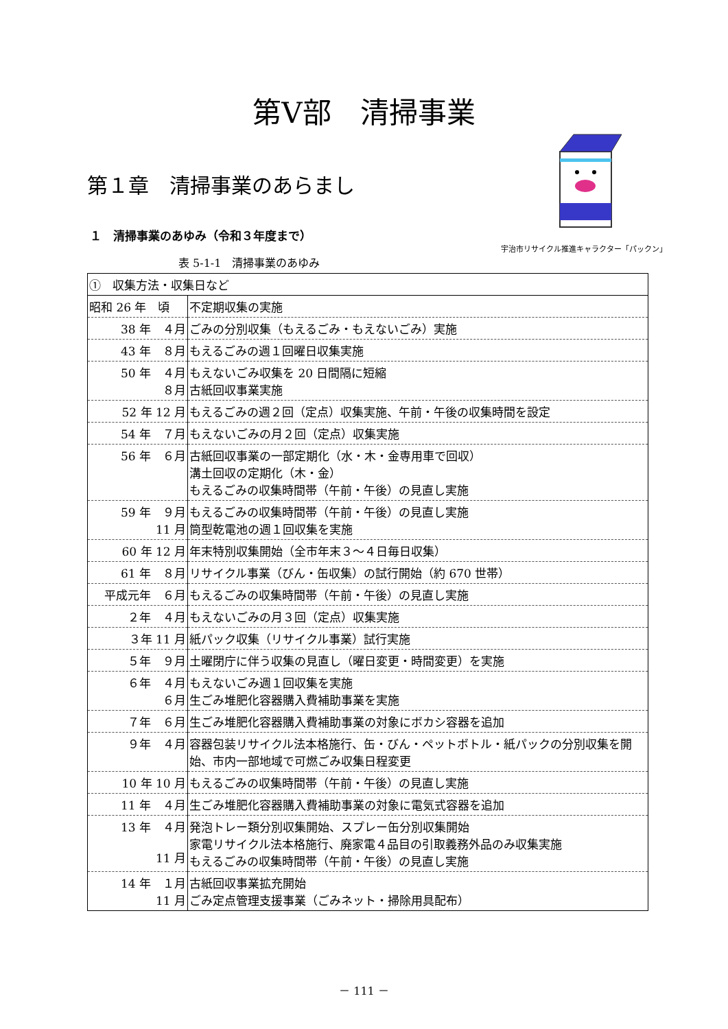第Ⅴ部　清掃事業
第１章　清掃事業のあらまし
１　清掃事業のあゆみ（令和３年度まで）
宇治市リサイクル推進キャラクター「パックン」
表 5-1-1　清掃事業のあゆみ
| ① 収集方法・収集日など | |
| 昭和 26 年 頃 | 不定期収集の実施 |
| 38 年 ４月 | ごみの分別収集（もえるごみ・もえないごみ）実施 |
| 43 年 ８月 | もえるごみの週１回曜日収集実施 |
| 50 年 ４月 ８月 | もえないごみ収集を 20 日間隔に短縮 古紙回収事業実施 |
| 52 年 12 月 | もえるごみの週２回（定点）収集実施、午前・午後の収集時間を設定 |
| 54 年 ７月 | もえないごみの月２回（定点）収集実施 |
| 56 年 ６月 | 古紙回収事業の一部定期化（水・木・金専用車で回収） 溝土回収の定期化（木・金） もえるごみの収集時間帯（午前・午後）の見直し実施 |
| 59 年 ９月 11 月 | もえるごみの収集時間帯（午前・午後）の見直し実施 筒型乾電池の週１回収集を実施 |
| 60 年 12 月 | 年末特別収集開始（全市年末３～４日毎日収集） |
| 61 年 ８月 | リサイクル事業（びん・缶収集）の試行開始（約 670 世帯） |
| 平成元年 ６月 | もえるごみの収集時間帯（午前・午後）の見直し実施 |
| ２年 ４月 | もえないごみの月３回（定点）収集実施 |
| ３年 11 月 | 紙パック収集（リサイクル事業）試行実施 |
| ５年 ９月 | 土曜閉庁に伴う収集の見直し（曜日変更・時間変更）を実施 |
| ６年 ４月 ６月 | もえないごみ週１回収集を実施 生ごみ堆肥化容器購入費補助事業を実施 |
| ７年 ６月 | 生ごみ堆肥化容器購入費補助事業の対象にボカシ容器を追加 |
| ９年 ４月 | 容器包装リサイクル法本格施行、缶・びん・ペットボトル・紙パックの分別収集を開始、市内一部地域で可燃ごみ収集日程変更 |
| 10 年 10 月 | もえるごみの収集時間帯（午前・午後）の見直し実施 |
| 11 年 ４月 | 生ごみ堆肥化容器購入費補助事業の対象に電気式容器を追加 |
| 13 年 ４月 11 月 | 発泡トレー類分別収集開始、スプレー缶分別収集開始 家電リサイクル法本格施行、廃家電４品目の引取義務外品のみ収集実施 もえるごみの収集時間帯（午前・午後）の見直し実施 |
| 14 年 １月 11 月 | 古紙回収事業拡充開始 ごみ定点管理支援事業（ごみネット・掃除用具配布） |
－ 111 －